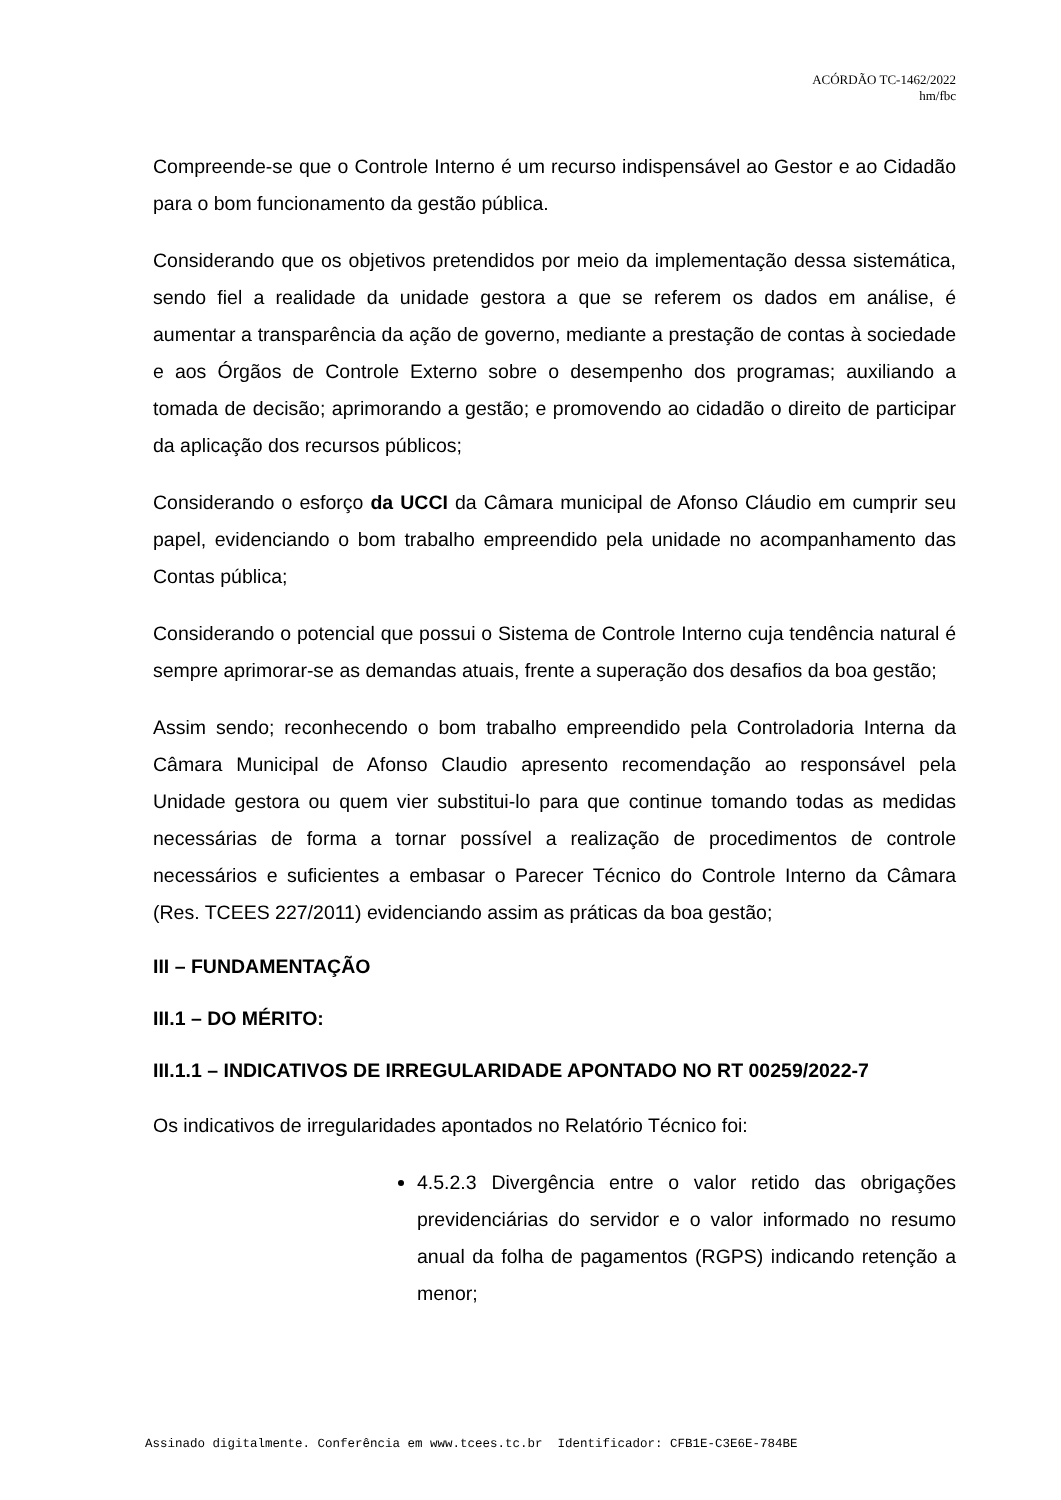ACÓRDÃO TC-1462/2022
hm/fbc
Compreende-se que o Controle Interno é um recurso indispensável ao Gestor e ao Cidadão para o bom funcionamento da gestão pública.
Considerando que os objetivos pretendidos por meio da implementação dessa sistemática, sendo fiel a realidade da unidade gestora a que se referem os dados em análise, é aumentar a transparência da ação de governo, mediante a prestação de contas à sociedade e aos Órgãos de Controle Externo sobre o desempenho dos programas; auxiliando a tomada de decisão; aprimorando a gestão; e promovendo ao cidadão o direito de participar da aplicação dos recursos públicos;
Considerando o esforço da UCCI da Câmara municipal de Afonso Cláudio em cumprir seu papel, evidenciando o bom trabalho empreendido pela unidade no acompanhamento das Contas pública;
Considerando o potencial que possui o Sistema de Controle Interno cuja tendência natural é sempre aprimorar-se as demandas atuais, frente a superação dos desafios da boa gestão;
Assim sendo; reconhecendo o bom trabalho empreendido pela Controladoria Interna da Câmara Municipal de Afonso Claudio apresento recomendação ao responsável pela Unidade gestora ou quem vier substitui-lo para que continue tomando todas as medidas necessárias de forma a tornar possível a realização de procedimentos de controle necessários e suficientes a embasar o Parecer Técnico do Controle Interno da Câmara (Res. TCEES 227/2011) evidenciando assim as práticas da boa gestão;
III – FUNDAMENTAÇÃO
III.1 – DO MÉRITO:
III.1.1 – INDICATIVOS DE IRREGULARIDADE APONTADO NO RT 00259/2022-7
Os indicativos de irregularidades apontados no Relatório Técnico foi:
4.5.2.3 Divergência entre o valor retido das obrigações previdenciárias do servidor e o valor informado no resumo anual da folha de pagamentos (RGPS) indicando retenção a menor;
Assinado digitalmente. Conferência em www.tcees.tc.br Identificador: CFB1E-C3E6E-784BE